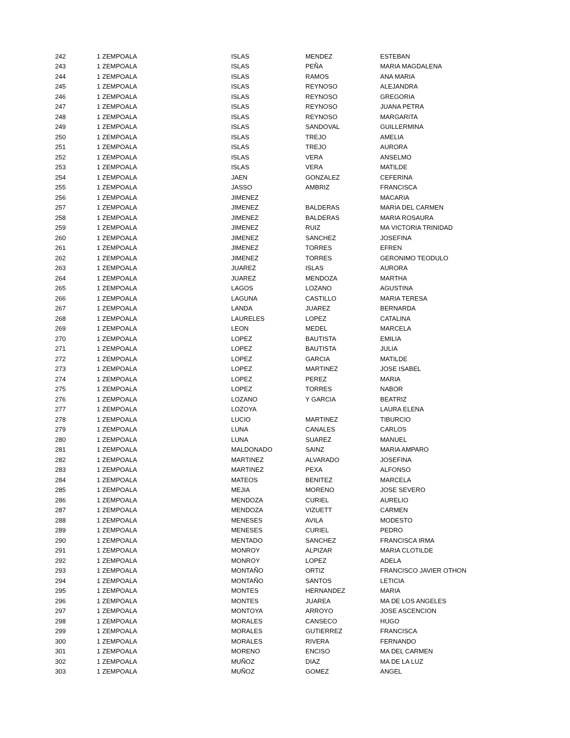| 242 | 1 | ZEMPOALA | ISLAS | MENDEZ | ESTEBAN |
| 243 | 1 | ZEMPOALA | ISLAS | PEÑA | MARIA MAGDALENA |
| 244 | 1 | ZEMPOALA | ISLAS | RAMOS | ANA MARIA |
| 245 | 1 | ZEMPOALA | ISLAS | REYNOSO | ALEJANDRA |
| 246 | 1 | ZEMPOALA | ISLAS | REYNOSO | GREGORIA |
| 247 | 1 | ZEMPOALA | ISLAS | REYNOSO | JUANA PETRA |
| 248 | 1 | ZEMPOALA | ISLAS | REYNOSO | MARGARITA |
| 249 | 1 | ZEMPOALA | ISLAS | SANDOVAL | GUILLERMINA |
| 250 | 1 | ZEMPOALA | ISLAS | TREJO | AMELIA |
| 251 | 1 | ZEMPOALA | ISLAS | TREJO | AURORA |
| 252 | 1 | ZEMPOALA | ISLAS | VERA | ANSELMO |
| 253 | 1 | ZEMPOALA | ISLAS | VERA | MATILDE |
| 254 | 1 | ZEMPOALA | JAEN | GONZALEZ | CEFERINA |
| 255 | 1 | ZEMPOALA | JASSO | AMBRIZ | FRANCISCA |
| 256 | 1 | ZEMPOALA | JIMENEZ | | MACARIA |
| 257 | 1 | ZEMPOALA | JIMENEZ | BALDERAS | MARIA DEL CARMEN |
| 258 | 1 | ZEMPOALA | JIMENEZ | BALDERAS | MARIA ROSAURA |
| 259 | 1 | ZEMPOALA | JIMENEZ | RUIZ | MA VICTORIA TRINIDAD |
| 260 | 1 | ZEMPOALA | JIMENEZ | SANCHEZ | JOSEFINA |
| 261 | 1 | ZEMPOALA | JIMENEZ | TORRES | EFREN |
| 262 | 1 | ZEMPOALA | JIMENEZ | TORRES | GERONIMO TEODULO |
| 263 | 1 | ZEMPOALA | JUAREZ | ISLAS | AURORA |
| 264 | 1 | ZEMPOALA | JUAREZ | MENDOZA | MARTHA |
| 265 | 1 | ZEMPOALA | LAGOS | LOZANO | AGUSTINA |
| 266 | 1 | ZEMPOALA | LAGUNA | CASTILLO | MARIA TERESA |
| 267 | 1 | ZEMPOALA | LANDA | JUAREZ | BERNARDA |
| 268 | 1 | ZEMPOALA | LAURELES | LOPEZ | CATALINA |
| 269 | 1 | ZEMPOALA | LEON | MEDEL | MARCELA |
| 270 | 1 | ZEMPOALA | LOPEZ | BAUTISTA | EMILIA |
| 271 | 1 | ZEMPOALA | LOPEZ | BAUTISTA | JULIA |
| 272 | 1 | ZEMPOALA | LOPEZ | GARCIA | MATILDE |
| 273 | 1 | ZEMPOALA | LOPEZ | MARTINEZ | JOSE ISABEL |
| 274 | 1 | ZEMPOALA | LOPEZ | PEREZ | MARIA |
| 275 | 1 | ZEMPOALA | LOPEZ | TORRES | NABOR |
| 276 | 1 | ZEMPOALA | LOZANO | Y GARCIA | BEATRIZ |
| 277 | 1 | ZEMPOALA | LOZOYA | | LAURA ELENA |
| 278 | 1 | ZEMPOALA | LUCIO | MARTINEZ | TIBURCIO |
| 279 | 1 | ZEMPOALA | LUNA | CANALES | CARLOS |
| 280 | 1 | ZEMPOALA | LUNA | SUAREZ | MANUEL |
| 281 | 1 | ZEMPOALA | MALDONADO | SAINZ | MARIA AMPARO |
| 282 | 1 | ZEMPOALA | MARTINEZ | ALVARADO | JOSEFINA |
| 283 | 1 | ZEMPOALA | MARTINEZ | PEXA | ALFONSO |
| 284 | 1 | ZEMPOALA | MATEOS | BENITEZ | MARCELA |
| 285 | 1 | ZEMPOALA | MEJIA | MORENO | JOSE SEVERO |
| 286 | 1 | ZEMPOALA | MENDOZA | CURIEL | AURELIO |
| 287 | 1 | ZEMPOALA | MENDOZA | VIZUETT | CARMEN |
| 288 | 1 | ZEMPOALA | MENESES | AVILA | MODESTO |
| 289 | 1 | ZEMPOALA | MENESES | CURIEL | PEDRO |
| 290 | 1 | ZEMPOALA | MENTADO | SANCHEZ | FRANCISCA IRMA |
| 291 | 1 | ZEMPOALA | MONROY | ALPIZAR | MARIA CLOTILDE |
| 292 | 1 | ZEMPOALA | MONROY | LOPEZ | ADELA |
| 293 | 1 | ZEMPOALA | MONTAÑO | ORTIZ | FRANCISCO JAVIER OTHON |
| 294 | 1 | ZEMPOALA | MONTAÑO | SANTOS | LETICIA |
| 295 | 1 | ZEMPOALA | MONTES | HERNANDEZ | MARIA |
| 296 | 1 | ZEMPOALA | MONTES | JUAREA | MA DE LOS ANGELES |
| 297 | 1 | ZEMPOALA | MONTOYA | ARROYO | JOSE ASCENCION |
| 298 | 1 | ZEMPOALA | MORALES | CANSECO | HUGO |
| 299 | 1 | ZEMPOALA | MORALES | GUTIERREZ | FRANCISCA |
| 300 | 1 | ZEMPOALA | MORALES | RIVERA | FERNANDO |
| 301 | 1 | ZEMPOALA | MORENO | ENCISO | MA DEL CARMEN |
| 302 | 1 | ZEMPOALA | MUÑOZ | DIAZ | MA DE LA LUZ |
| 303 | 1 | ZEMPOALA | MUÑOZ | GOMEZ | ANGEL |